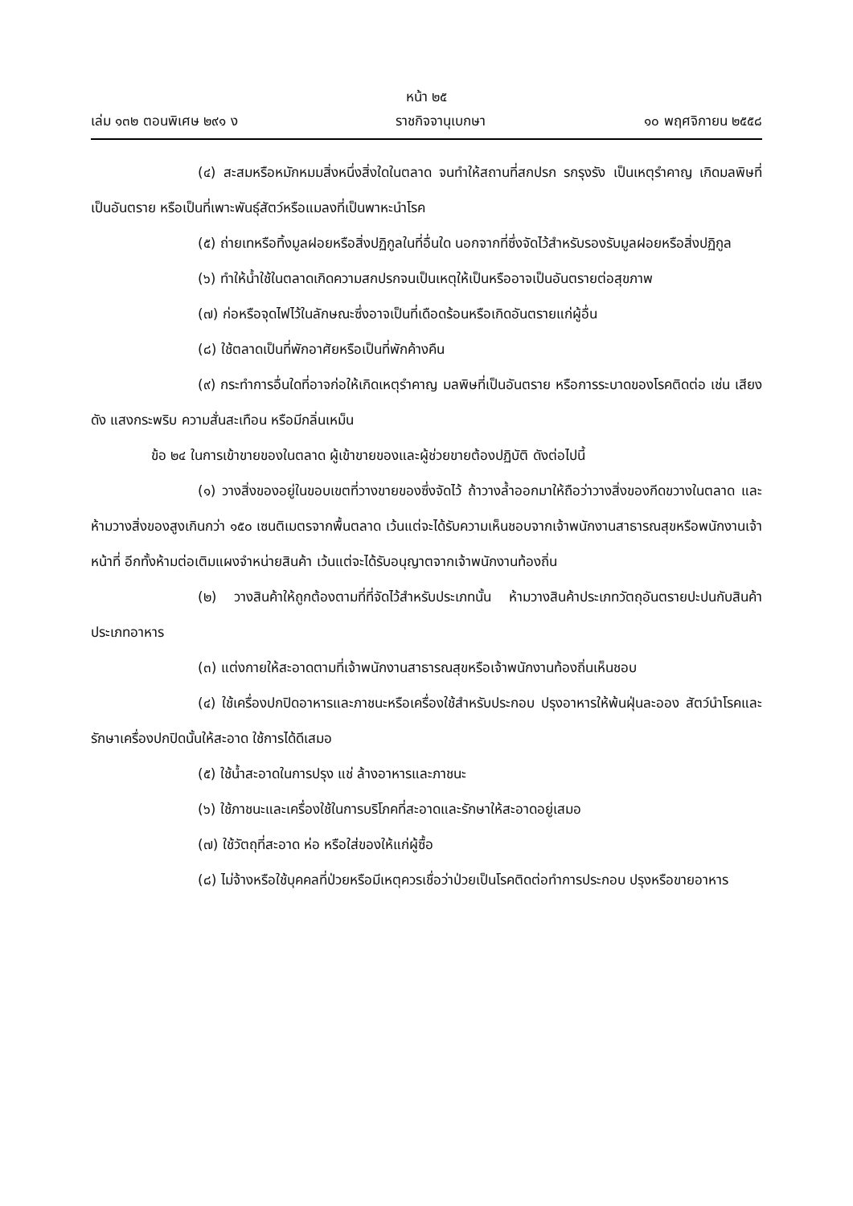หน้า ๒๕
เล่ม ๑๓๒ ตอนพิเศษ ๒๙๑ ง ราชกิจจานุเบกษา ๑๐ พฤศจิกายน ๒๕๕๘
(๔) สะสมหรือหมักหมมสิ่งหนึ่งสิ่งใดในตลาด จนทำให้สถานที่สกปรก รกรุงรัง เป็นเหตุรำคาญ เกิดมลพิษที่เป็นอันตราย หรือเป็นที่เพาะพันธุ์สัตว์หรือแมลงที่เป็นพาหะนำโรค
(๕) ถ่ายเทหรือทิ้งมูลฝอยหรือสิ่งปฏิกูลในที่อื่นใด นอกจากที่ซึ่งจัดไว้สำหรับรองรับมูลฝอยหรือสิ่งปฏิกูล
(๖) ทำให้น้ำใช้ในตลาดเกิดความสกปรกจนเป็นเหตุให้เป็นหรืออาจเป็นอันตรายต่อสุขภาพ
(๗) ก่อหรือจุดไฟไว้ในลักษณะซึ่งอาจเป็นที่เดือดร้อนหรือเกิดอันตรายแก่ผู้อื่น
(๘) ใช้ตลาดเป็นที่พักอาศัยหรือเป็นที่พักค้างคืน
(๙) กระทำการอื่นใดที่อาจก่อให้เกิดเหตุรำคาญ มลพิษที่เป็นอันตราย หรือการระบาดของโรคติดต่อ เช่น เสียงดัง แสงกระพริบ ความสั่นสะเทือน หรือมีกลิ่นเหม็น
ข้อ ๒๔ ในการเข้าขายของในตลาด ผู้เข้าขายของและผู้ช่วยขายต้องปฏิบัติ ดังต่อไปนี้
(๑) วางสิ่งของอยู่ในขอบเขตที่วางขายของซึ่งจัดไว้ ถ้าวางล้ำออกมาให้ถือว่าวางสิ่งของกีดขวางในตลาด และห้ามวางสิ่งของสูงเกินกว่า ๑๕๐ เซนติเมตรจากพื้นตลาด เว้นแต่จะได้รับความเห็นชอบจากเจ้าพนักงานสาธารณสุขหรือพนักงานเจ้าหน้าที่ อีกทั้งห้ามต่อเติมแผงจำหน่ายสินค้า เว้นแต่จะได้รับอนุญาตจากเจ้าพนักงานท้องถิ่น
(๒) วางสินค้าให้ถูกต้องตามที่ที่จัดไว้สำหรับประเภทนั้น ห้ามวางสินค้าประเภทวัตถุอันตรายปะปนกับสินค้าประเภทอาหาร
(๓) แต่งกายให้สะอาดตามที่เจ้าพนักงานสาธารณสุขหรือเจ้าพนักงานท้องถิ่นเห็นชอบ
(๔) ใช้เครื่องปกปิดอาหารและภาชนะหรือเครื่องใช้สำหรับประกอบ ปรุงอาหารให้พ้นฝุ่นละออง สัตว์นำโรคและรักษาเครื่องปกปิดนั้นให้สะอาด ใช้การได้ดีเสมอ
(๕) ใช้น้ำสะอาดในการปรุง แช่ ล้างอาหารและภาชนะ
(๖) ใช้ภาชนะและเครื่องใช้ในการบริโภคที่สะอาดและรักษาให้สะอาดอยู่เสมอ
(๗) ใช้วัตถุที่สะอาด ห่อ หรือใส่ของให้แก่ผู้ซื้อ
(๘) ไม่จ้างหรือใช้บุคคลที่ป่วยหรือมีเหตุควรเชื่อว่าป่วยเป็นโรคติดต่อทำการประกอบ ปรุงหรือขายอาหาร